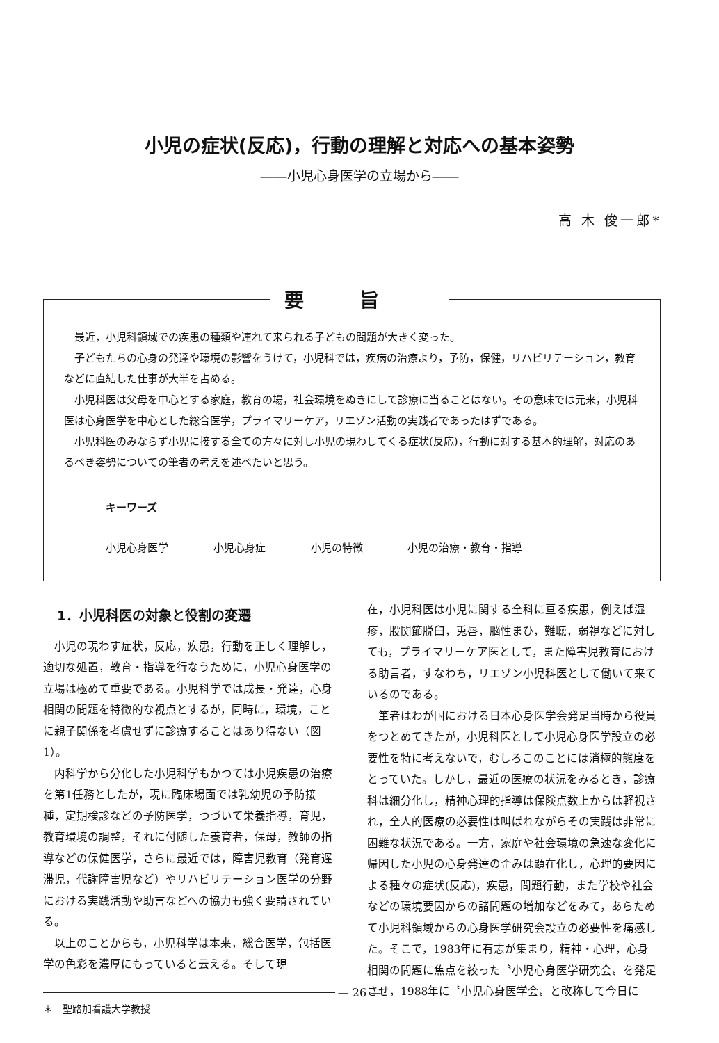小児の症状(反応)，行動の理解と対応への基本姿勢
――小児心身医学の立場から――
高 木 俊一郎*
要旨
最近，小児科領域での疾患の種類や連れて来られる子どもの問題が大きく変った。
子どもたちの心身の発達や環境の影響をうけて，小児科では，疾病の治療より，予防，保健，リハビリテーション，教育などに直結した仕事が大半を占める。
小児科医は父母を中心とする家庭，教育の場，社会環境をぬきにして診療に当ることはない。その意味では元来，小児科医は心身医学を中心とした総合医学，プライマリーケア，リエゾン活動の実践者であったはずである。
小児科医のみならず小児に接する全ての方々に対し小児の現わしてくる症状(反応)，行動に対する基本的理解，対応のあるべき姿勢についての筆者の考えを述べたいと思う。
キーワーズ
小児心身医学 小児心身症 小児の特徴 小児の治療・教育・指導
1．小児科医の対象と役割の変遷
小児の現わす症状，反応，疾患，行動を正しく理解し，適切な処置，教育・指導を行なうために，小児心身医学の立場は極めて重要である。小児科学では成長・発達，心身相関の問題を特徴的な視点とするが，同時に，環境，ことに親子関係を考慮せずに診療することはあり得ない（図1）。
内科学から分化した小児科学もかつては小児疾患の治療を第1任務としたが，現に臨床場面では乳幼児の予防接種，定期検診などの予防医学，つづいて栄養指導，育児，教育環境の調整，それに付随した養育者，保母，教師の指導などの保健医学，さらに最近では，障害児教育（発育遅滞児，代謝障害児など）やリハビリテーション医学の分野における実践活動や助言などへの協力も強く要請されている。
以上のことからも，小児科学は本来，総合医学，包括医学の色彩を濃厚にもっていると云える。そして現
＊　聖路加看護大学教授
在，小児科医は小児に関する全科に亘る疾患，例えば湿疹，股関節脱臼，兎唇，脳性まひ，難聴，弱視などに対しても，プライマリーケア医として，また障害児教育における助言者，すなわち，リエゾン小児科医として働いて来ているのである。
筆者はわが国における日本心身医学会発足当時から役員をつとめてきたが，小児科医として小児心身医学設立の必要性を特に考えないで，むしろこのことには消極的態度をとっていた。しかし，最近の医療の状況をみるとき，診療科は細分化し，精神心理的指導は保険点数上からは軽視され，全人的医療の必要性は叫ばれながらその実践は非常に困難な状況である。一方，家庭や社会環境の急速な変化に帰因した小児の心身発達の歪みは顕在化し，心理的要因による種々の症状(反応)，疾患，問題行動，また学校や社会などの環境要因からの諸問題の増加などをみて，あらためて小児科領域からの心身医学研究会設立の必要性を痛感した。そこで，1983年に有志が集まり，精神・心理，心身相関の問題に焦点を絞った〝小児心身医学研究会〟を発足させ，1988年に〝小児心身医学会〟と改称して今日に
— 26 —